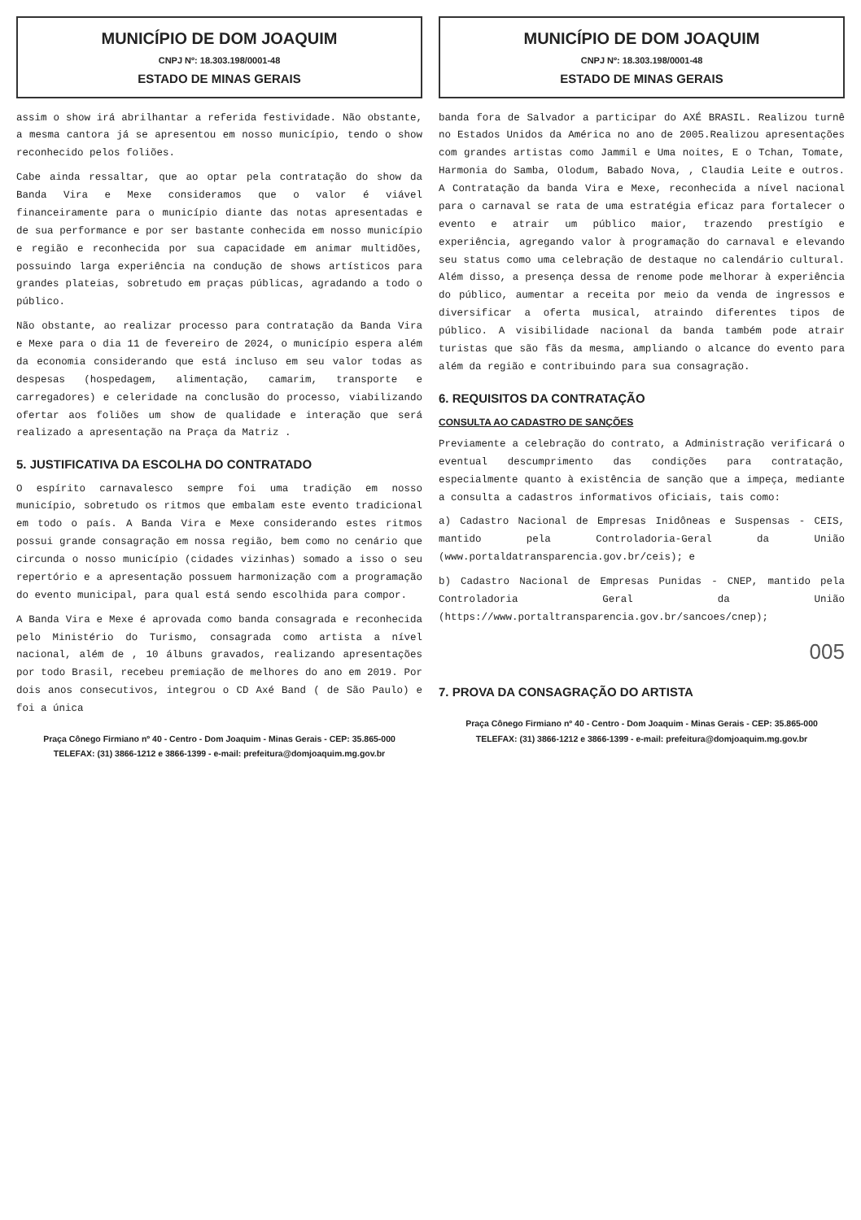MUNICÍPIO DE DOM JOAQUIM
CNPJ Nº: 18.303.198/0001-48
ESTADO DE MINAS GERAIS
assim o show irá abrilhantar a referida festividade. Não obstante, a mesma cantora já se apresentou em nosso município, tendo o show reconhecido pelos foliões.
Cabe ainda ressaltar, que ao optar pela contratação do show da Banda Vira e Mexe consideramos que o valor é viável financeiramente para o município diante das notas apresentadas e de sua performance e por ser bastante conhecida em nosso município e região e reconhecida por sua capacidade em animar multidões, possuindo larga experiência na condução de shows artísticos para grandes plateias, sobretudo em praças públicas, agradando a todo o público.
Não obstante, ao realizar processo para contratação da Banda Vira e Mexe para o dia 11 de fevereiro de 2024, o município espera além da economia considerando que está incluso em seu valor todas as despesas (hospedagem, alimentação, camarim, transporte e carregadores) e celeridade na conclusão do processo, viabilizando ofertar aos foliões um show de qualidade e interação que será realizado a apresentação na Praça da Matriz .
5. JUSTIFICATIVA DA ESCOLHA DO CONTRATADO
O espírito carnavalesco sempre foi uma tradição em nosso município, sobretudo os ritmos que embalam este evento tradicional em todo o país. A Banda Vira e Mexe considerando estes ritmos possui grande consagração em nossa região, bem como no cenário que circunda o nosso município (cidades vizinhas) somado a isso o seu repertório e a apresentação possuem harmonização com a programação do evento municipal, para qual está sendo escolhida para compor.
A Banda Vira e Mexe é aprovada como banda consagrada e reconhecida pelo Ministério do Turismo, consagrada como artista a nível nacional, além de , 10 álbuns gravados, realizando apresentações por todo Brasil, recebeu premiação de melhores do ano em 2019. Por dois anos consecutivos, integrou o CD Axé Band ( de São Paulo) e foi a única
Praça Cônego Firmiano nº 40 - Centro - Dom Joaquim - Minas Gerais - CEP: 35.865-000
TELEFAX: (31) 3866-1212 e 3866-1399 - e-mail: prefeitura@domjoaquim.mg.gov.br
MUNICÍPIO DE DOM JOAQUIM
CNPJ Nº: 18.303.198/0001-48
ESTADO DE MINAS GERAIS
banda fora de Salvador a participar do AXÉ BRASIL. Realizou turnê no Estados Unidos da América no ano de 2005.Realizou apresentações com grandes artistas como Jammil e Uma noites, E o Tchan, Tomate, Harmonia do Samba, Olodum, Babado Nova, , Claudia Leite e outros. A Contratação da banda Vira e Mexe, reconhecida a nível nacional para o carnaval se rata de uma estratégia eficaz para fortalecer o evento e atrair um público maior, trazendo prestígio e experiência, agregando valor à programação do carnaval e elevando seu status como uma celebração de destaque no calendário cultural. Além disso, a presença dessa de renome pode melhorar à experiência do público, aumentar a receita por meio da venda de ingressos e diversificar a oferta musical, atraindo diferentes tipos de público. A visibilidade nacional da banda também pode atrair turistas que são fãs da mesma, ampliando o alcance do evento para além da região e contribuindo para sua consagração.
6. REQUISITOS DA CONTRATAÇÃO
CONSULTA AO CADASTRO DE SANÇÕES
Previamente a celebração do contrato, a Administração verificará o eventual descumprimento das condições para contratação, especialmente quanto à existência de sanção que a impeça, mediante a consulta a cadastros informativos oficiais, tais como:
a) Cadastro Nacional de Empresas Inidôneas e Suspensas - CEIS, mantido pela Controladoria-Geral da União (www.portaldatransparencia.gov.br/ceis); e
b) Cadastro Nacional de Empresas Punidas - CNEP, mantido pela Controladoria Geral da União (https://www.portaltransparencia.gov.br/sancoes/cnep);
005
7. PROVA DA CONSAGRAÇÃO DO ARTISTA
Praça Cônego Firmiano nº 40 - Centro - Dom Joaquim - Minas Gerais - CEP: 35.865-000
TELEFAX: (31) 3866-1212 e 3866-1399 - e-mail: prefeitura@domjoaquim.mg.gov.br